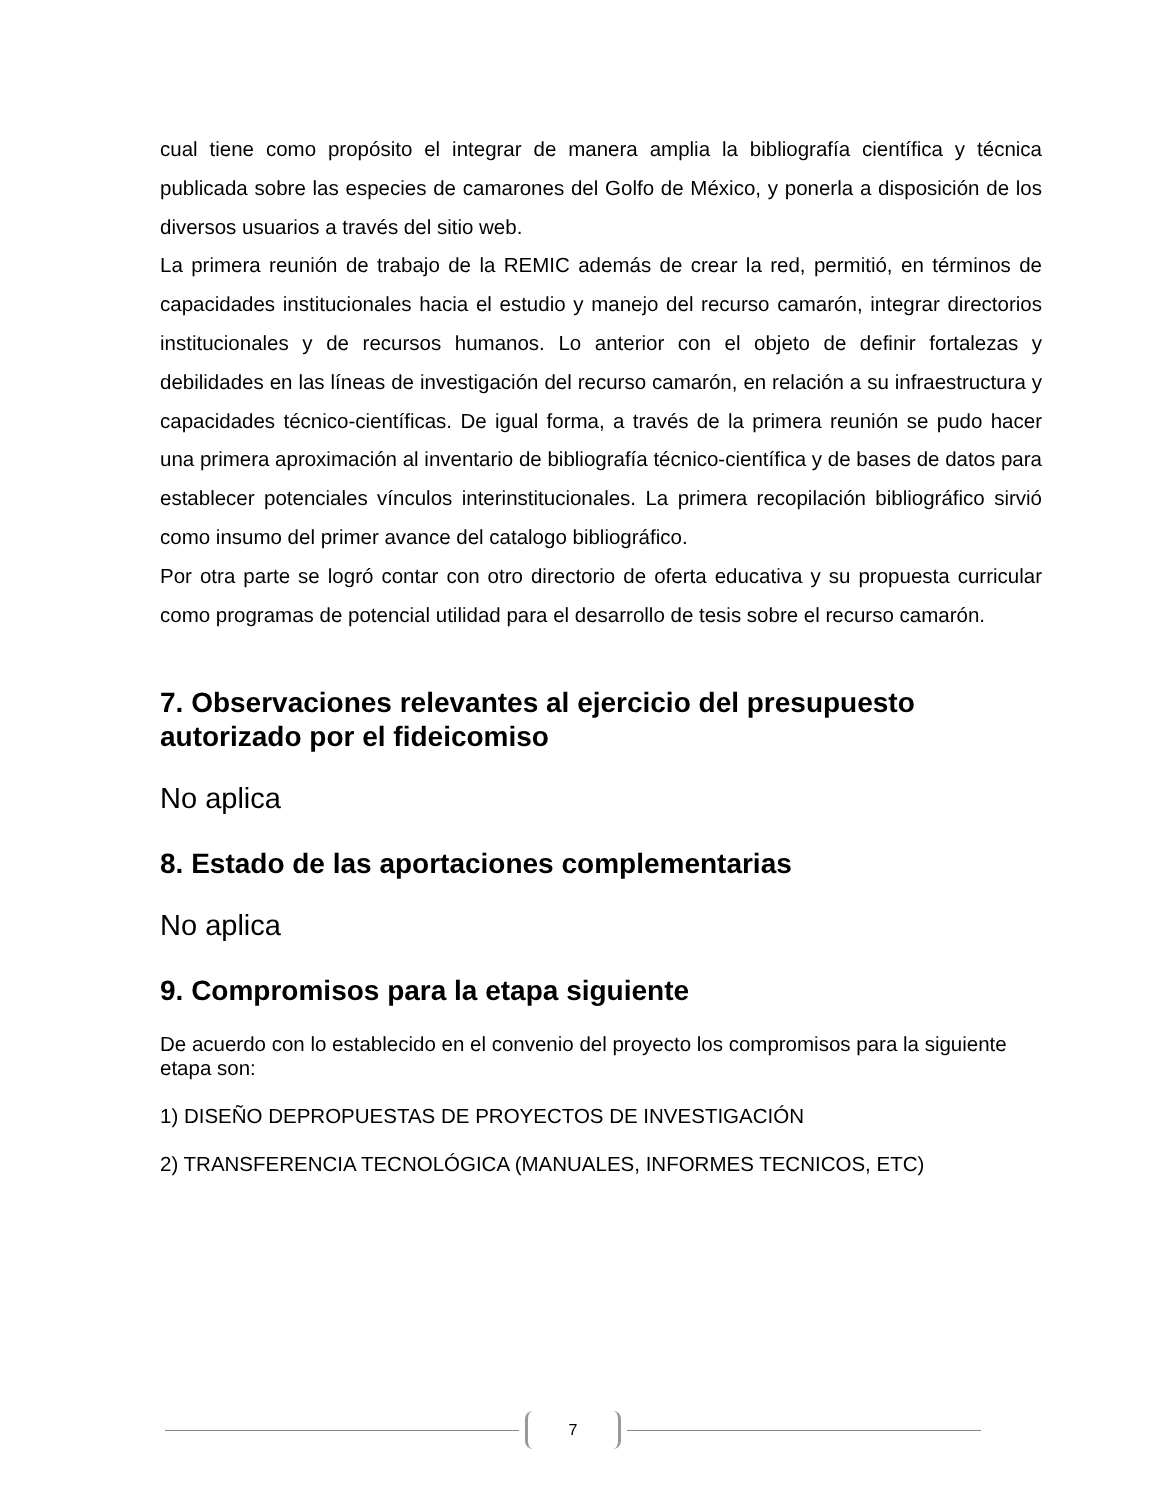cual tiene como propósito el integrar de manera amplia la bibliografía científica y técnica publicada sobre las especies de camarones del Golfo de México, y ponerla a disposición de los diversos usuarios a través del sitio web.
La primera reunión de trabajo de la REMIC además de crear la red, permitió, en términos de capacidades institucionales hacia el estudio y manejo del recurso camarón, integrar directorios institucionales y de recursos humanos. Lo anterior con el objeto de definir fortalezas y debilidades en las líneas de investigación del recurso camarón, en relación a su infraestructura y capacidades técnico-científicas. De igual forma, a través de la primera reunión se pudo hacer una primera aproximación al inventario de bibliografía técnico-científica y de bases de datos para establecer potenciales vínculos interinstitucionales. La primera recopilación bibliográfico sirvió como insumo del primer avance del catalogo bibliográfico.
Por otra parte se logró contar con otro directorio de oferta educativa y su propuesta curricular como programas de potencial utilidad para el desarrollo de tesis sobre el recurso camarón.
7. Observaciones relevantes al ejercicio del presupuesto autorizado por el fideicomiso
No aplica
8. Estado de las aportaciones complementarias
No aplica
9. Compromisos para la etapa siguiente
De acuerdo con lo establecido en el convenio del proyecto los compromisos para la siguiente etapa son:
1) DISEÑO DEPROPUESTAS DE PROYECTOS DE INVESTIGACIÓN
2) TRANSFERENCIA TECNOLÓGICA (MANUALES, INFORMES TECNICOS, ETC)
7